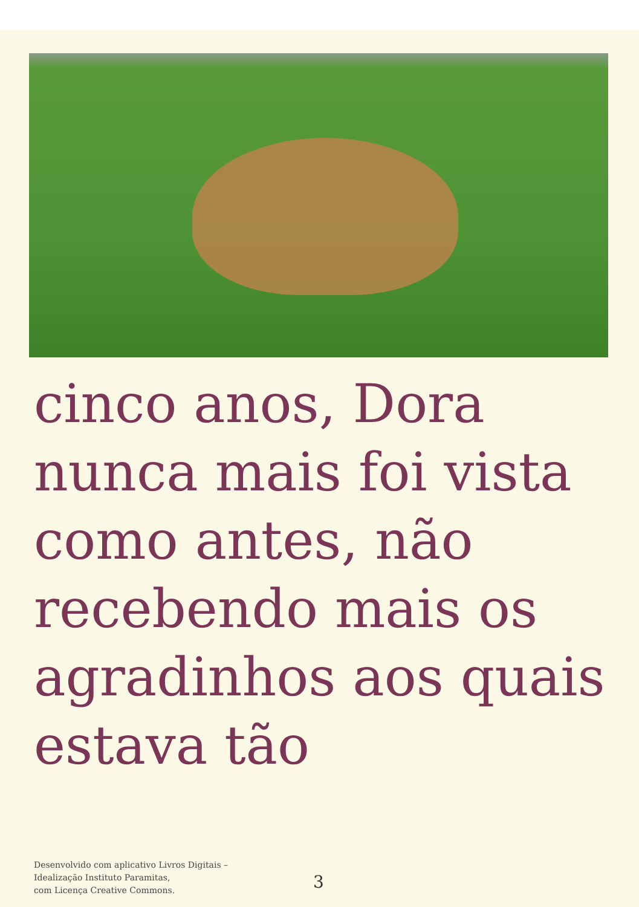cinco anos, Dora
nunca mais foi vista
como antes, não
recebendo mais os
agradinhos aos quais
estava tão
Desenvolvido com aplicativo Livros Digitais –
Idealização Instituto Paramitas,
com Licença Creative Commons.
3